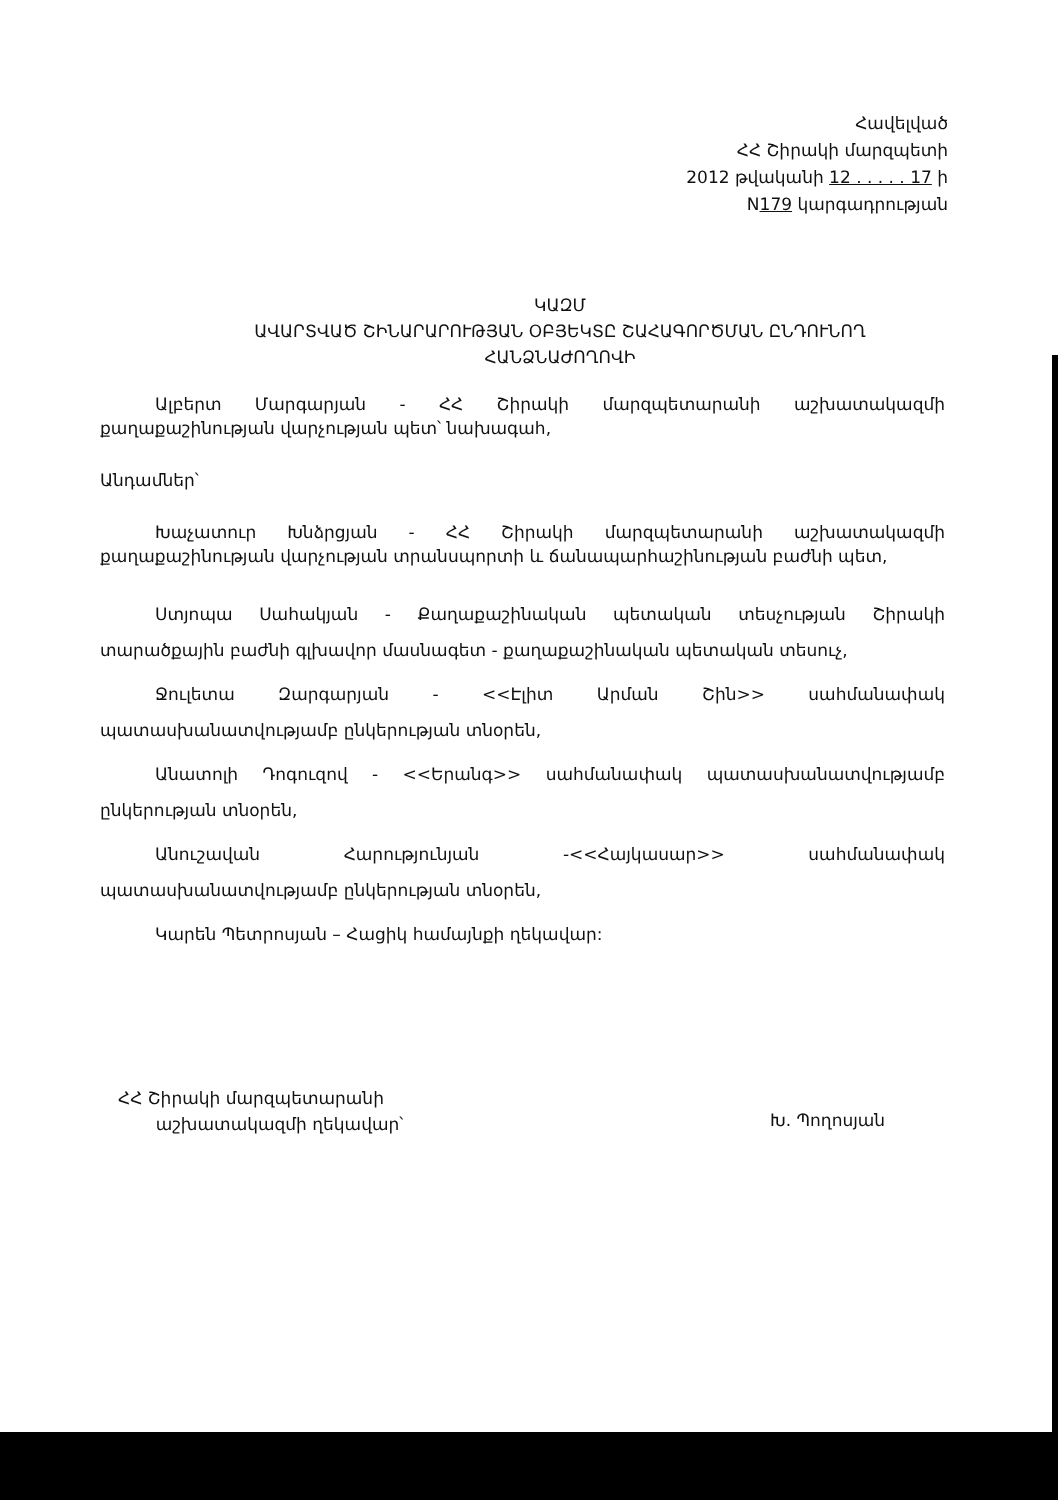Հավելված
ՀՀ Շիրակի մարզպետի
2012 թվականի 12 . . . . . 17 ի
N179 կարգադրության
ԿԱԶՄ
ԱՎԱՐՏՎԱԾ ՇԻՆԱՐԱՐՈՒԹՅԱՆ ՕԲՅԵԿՏԸ ՇԱՀԱԳՈՐԾՄԱՆ ԸՆԴՈՒՆՈՂ ՀԱՆՁՆԱԺՈՂՈՎԻ
Ալբերտ Մարգարյան - ՀՀ Շիրակի մարզպետարանի աշխատակազմի քաղաքաշինության վարչության պետ՝ նախագահ,
Անդամներ՝
Խաչատուր Խնձրցյան - ՀՀ Շիրակի մարզպետարանի աշխատակազմի քաղաքաշինության վարչության տրանսպորտի և ճանապարհաշինության բաժնի պետ,
Ստյոպա Սահակյան - Քաղաքաշինական պետական տեսչության Շիրակի տարածքային բաժնի գլխավոր մասնագետ - քաղաքաշինական պետական տեսուչ,
Ջուլետա Զարգարյան - <<Էլիտ Արման Շին>> սահմանափակ պատասխանատվությամբ ընկերության տնօրեն,
Անատոլի Դոգուզով - <<Երանգ>> սահմանափակ պատասխանատվությամբ ընկերության տնօրեն,
Անուշավան Հարությունյան -<<Հայկասար>> սահմանափակ պատասխանատվությամբ ընկերության տնօրեն,
Կարեն Պետրոսյան – Հացիկ համայնքի ղեկավար:
ՀՀ Շիրակի մարզպետարանի
աշխատակազմի ղեկավար՝
Խ. Պողոսյան